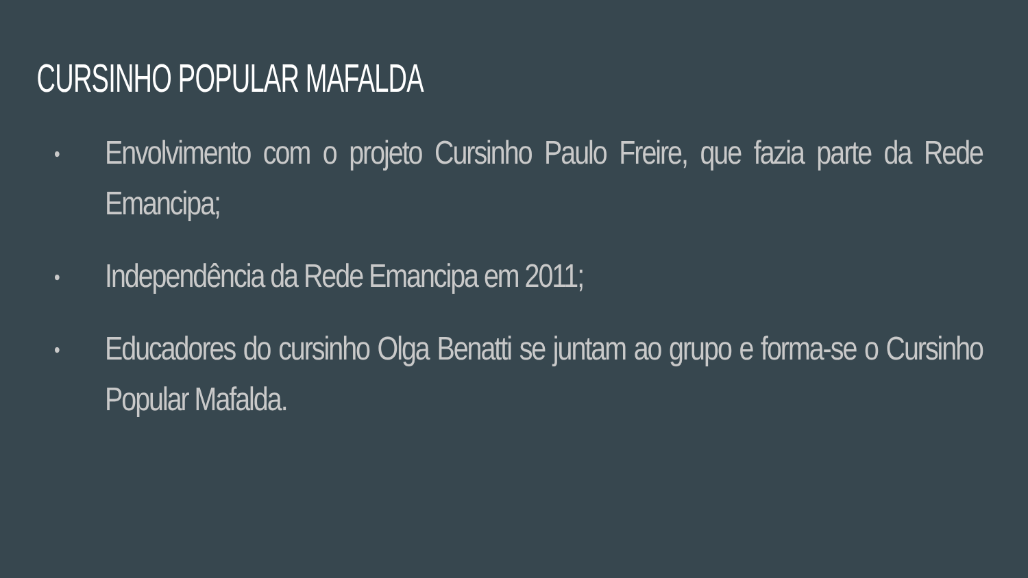CURSINHO POPULAR MAFALDA
• Envolvimento com o projeto Cursinho Paulo Freire, que fazia parte da Rede Emancipa;
• Independência da Rede Emancipa em 2011;
• Educadores do cursinho Olga Benatti se juntam ao grupo e forma-se o Cursinho Popular Mafalda.